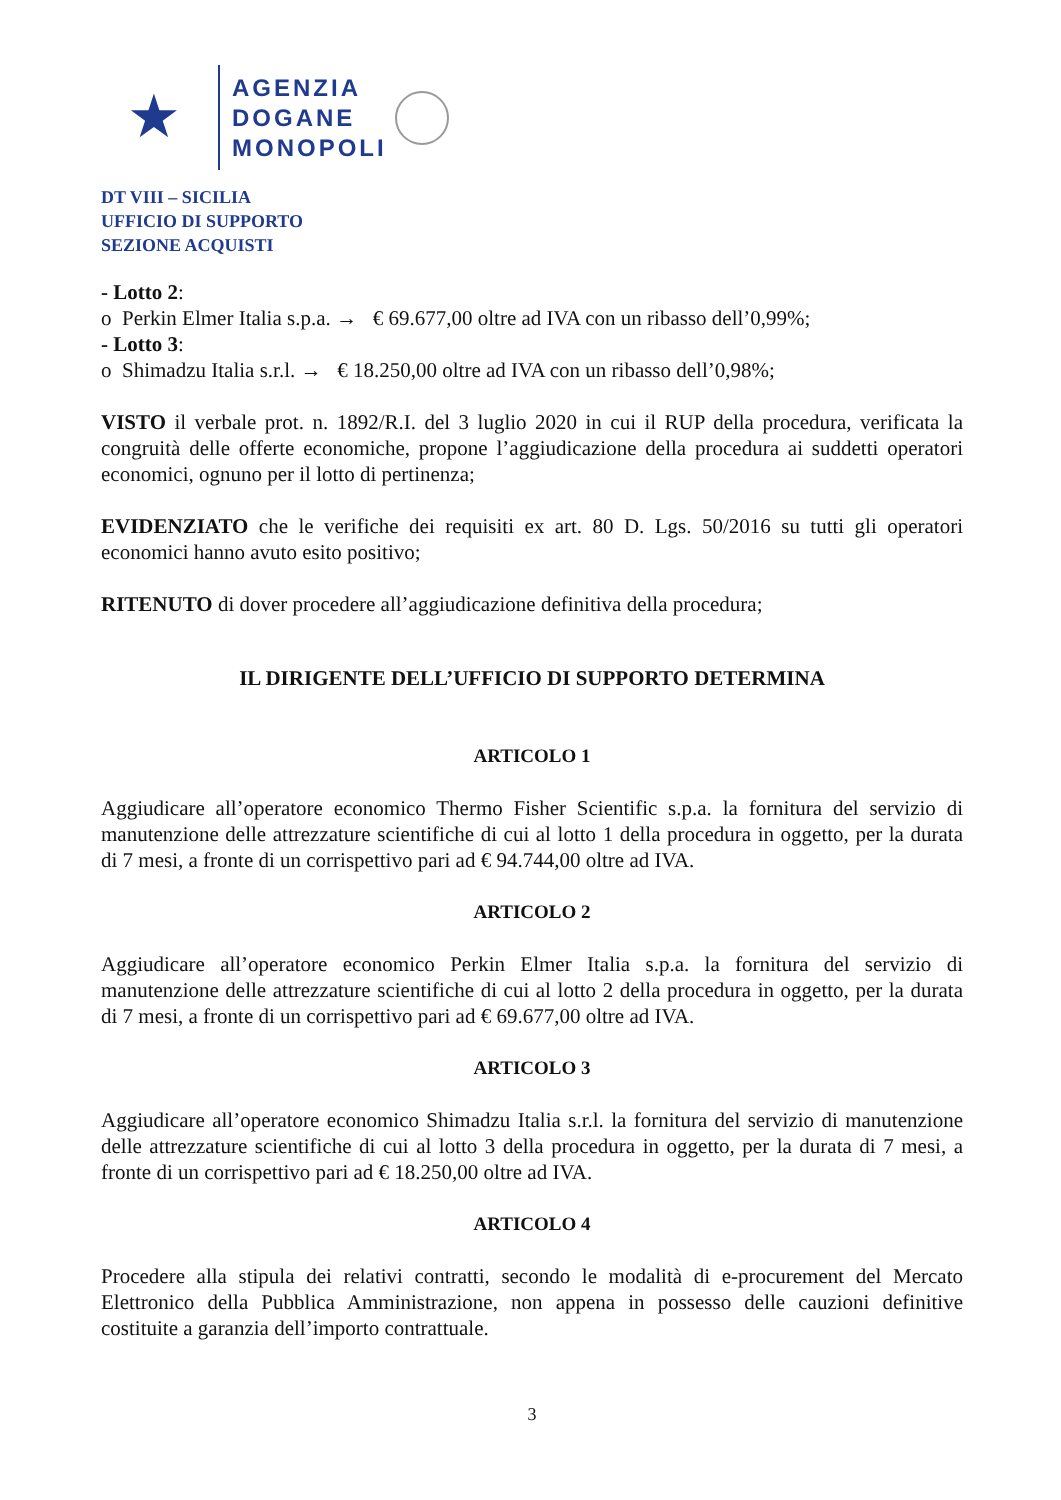★
AGENZIA
DOGANE
MONOPOLI
DT VIII – SICILIA
UFFICIO DI SUPPORTO
SEZIONE ACQUISTI
- Lotto 2:
o Perkin Elmer Italia s.p.a. → € 69.677,00 oltre ad IVA con un ribasso dell’0,99%;
- Lotto 3:
o Shimadzu Italia s.r.l. → € 18.250,00 oltre ad IVA con un ribasso dell’0,98%;
VISTO il verbale prot. n. 1892/R.I. del 3 luglio 2020 in cui il RUP della procedura, verificata la congruità delle offerte economiche, propone l’aggiudicazione della procedura ai suddetti operatori economici, ognuno per il lotto di pertinenza;
EVIDENZIATO che le verifiche dei requisiti ex art. 80 D. Lgs. 50/2016 su tutti gli operatori economici hanno avuto esito positivo;
RITENUTO di dover procedere all’aggiudicazione definitiva della procedura;
IL DIRIGENTE DELL’UFFICIO DI SUPPORTO DETERMINA
ARTICOLO 1
Aggiudicare all’operatore economico Thermo Fisher Scientific s.p.a. la fornitura del servizio di manutenzione delle attrezzature scientifiche di cui al lotto 1 della procedura in oggetto, per la durata di 7 mesi, a fronte di un corrispettivo pari ad € 94.744,00 oltre ad IVA.
ARTICOLO 2
Aggiudicare all’operatore economico Perkin Elmer Italia s.p.a. la fornitura del servizio di manutenzione delle attrezzature scientifiche di cui al lotto 2 della procedura in oggetto, per la durata di 7 mesi, a fronte di un corrispettivo pari ad € 69.677,00 oltre ad IVA.
ARTICOLO 3
Aggiudicare all’operatore economico Shimadzu Italia s.r.l. la fornitura del servizio di manutenzione delle attrezzature scientifiche di cui al lotto 3 della procedura in oggetto, per la durata di 7 mesi, a fronte di un corrispettivo pari ad € 18.250,00 oltre ad IVA.
ARTICOLO 4
Procedere alla stipula dei relativi contratti, secondo le modalità di e-procurement del Mercato Elettronico della Pubblica Amministrazione, non appena in possesso delle cauzioni definitive costituite a garanzia dell’importo contrattuale.
3